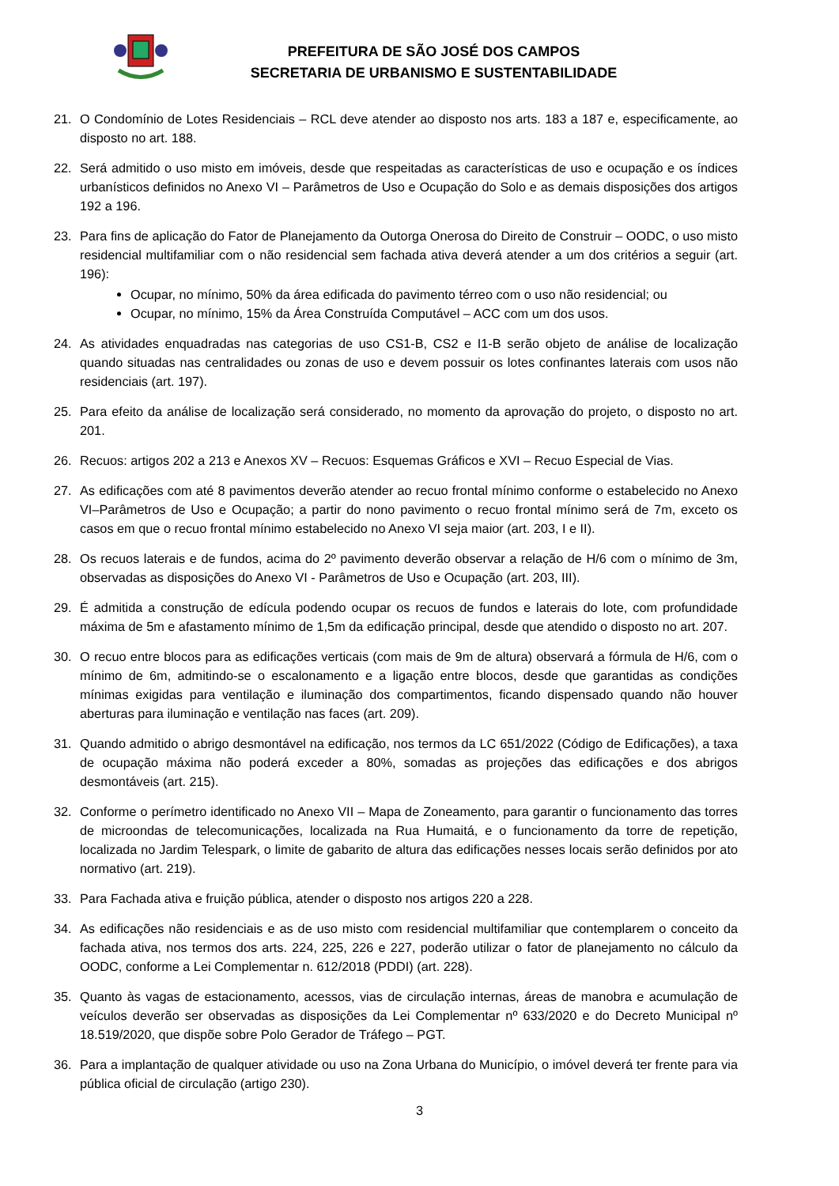PREFEITURA DE SÃO JOSÉ DOS CAMPOS
SECRETARIA DE URBANISMO E SUSTENTABILIDADE
21. O Condomínio de Lotes Residenciais – RCL deve atender ao disposto nos arts. 183 a 187 e, especificamente, ao disposto no art. 188.
22. Será admitido o uso misto em imóveis, desde que respeitadas as características de uso e ocupação e os índices urbanísticos definidos no Anexo VI – Parâmetros de Uso e Ocupação do Solo e as demais disposições dos artigos 192 a 196.
23. Para fins de aplicação do Fator de Planejamento da Outorga Onerosa do Direito de Construir – OODC, o uso misto residencial multifamiliar com o não residencial sem fachada ativa deverá atender a um dos critérios a seguir (art. 196):
Ocupar, no mínimo, 50% da área edificada do pavimento térreo com o uso não residencial; ou
Ocupar, no mínimo, 15% da Área Construída Computável – ACC com um dos usos.
24. As atividades enquadradas nas categorias de uso CS1-B, CS2 e I1-B serão objeto de análise de localização quando situadas nas centralidades ou zonas de uso e devem possuir os lotes confinantes laterais com usos não residenciais (art. 197).
25. Para efeito da análise de localização será considerado, no momento da aprovação do projeto, o disposto no art. 201.
26. Recuos: artigos 202 a 213 e Anexos XV – Recuos: Esquemas Gráficos e XVI – Recuo Especial de Vias.
27. As edificações com até 8 pavimentos deverão atender ao recuo frontal mínimo conforme o estabelecido no Anexo VI–Parâmetros de Uso e Ocupação; a partir do nono pavimento o recuo frontal mínimo será de 7m, exceto os casos em que o recuo frontal mínimo estabelecido no Anexo VI seja maior (art. 203, I e II).
28. Os recuos laterais e de fundos, acima do 2º pavimento deverão observar a relação de H/6 com o mínimo de 3m, observadas as disposições do Anexo VI - Parâmetros de Uso e Ocupação (art. 203, III).
29. É admitida a construção de edícula podendo ocupar os recuos de fundos e laterais do lote, com profundidade máxima de 5m e afastamento mínimo de 1,5m da edificação principal, desde que atendido o disposto no art. 207.
30. O recuo entre blocos para as edificações verticais (com mais de 9m de altura) observará a fórmula de H/6, com o mínimo de 6m, admitindo-se o escalonamento e a ligação entre blocos, desde que garantidas as condições mínimas exigidas para ventilação e iluminação dos compartimentos, ficando dispensado quando não houver aberturas para iluminação e ventilação nas faces (art. 209).
31. Quando admitido o abrigo desmontável na edificação, nos termos da LC 651/2022 (Código de Edificações), a taxa de ocupação máxima não poderá exceder a 80%, somadas as projeções das edificações e dos abrigos desmontáveis (art. 215).
32. Conforme o perímetro identificado no Anexo VII – Mapa de Zoneamento, para garantir o funcionamento das torres de microondas de telecomunicações, localizada na Rua Humaitá, e o funcionamento da torre de repetição, localizada no Jardim Telespark, o limite de gabarito de altura das edificações nesses locais serão definidos por ato normativo (art. 219).
33. Para Fachada ativa e fruição pública, atender o disposto nos artigos 220 a 228.
34. As edificações não residenciais e as de uso misto com residencial multifamiliar que contemplarem o conceito da fachada ativa, nos termos dos arts. 224, 225, 226 e 227, poderão utilizar o fator de planejamento no cálculo da OODC, conforme a Lei Complementar n. 612/2018 (PDDI) (art. 228).
35. Quanto às vagas de estacionamento, acessos, vias de circulação internas, áreas de manobra e acumulação de veículos deverão ser observadas as disposições da Lei Complementar nº 633/2020 e do Decreto Municipal nº 18.519/2020, que dispõe sobre Polo Gerador de Tráfego – PGT.
36. Para a implantação de qualquer atividade ou uso na Zona Urbana do Município, o imóvel deverá ter frente para via pública oficial de circulação (artigo 230).
3